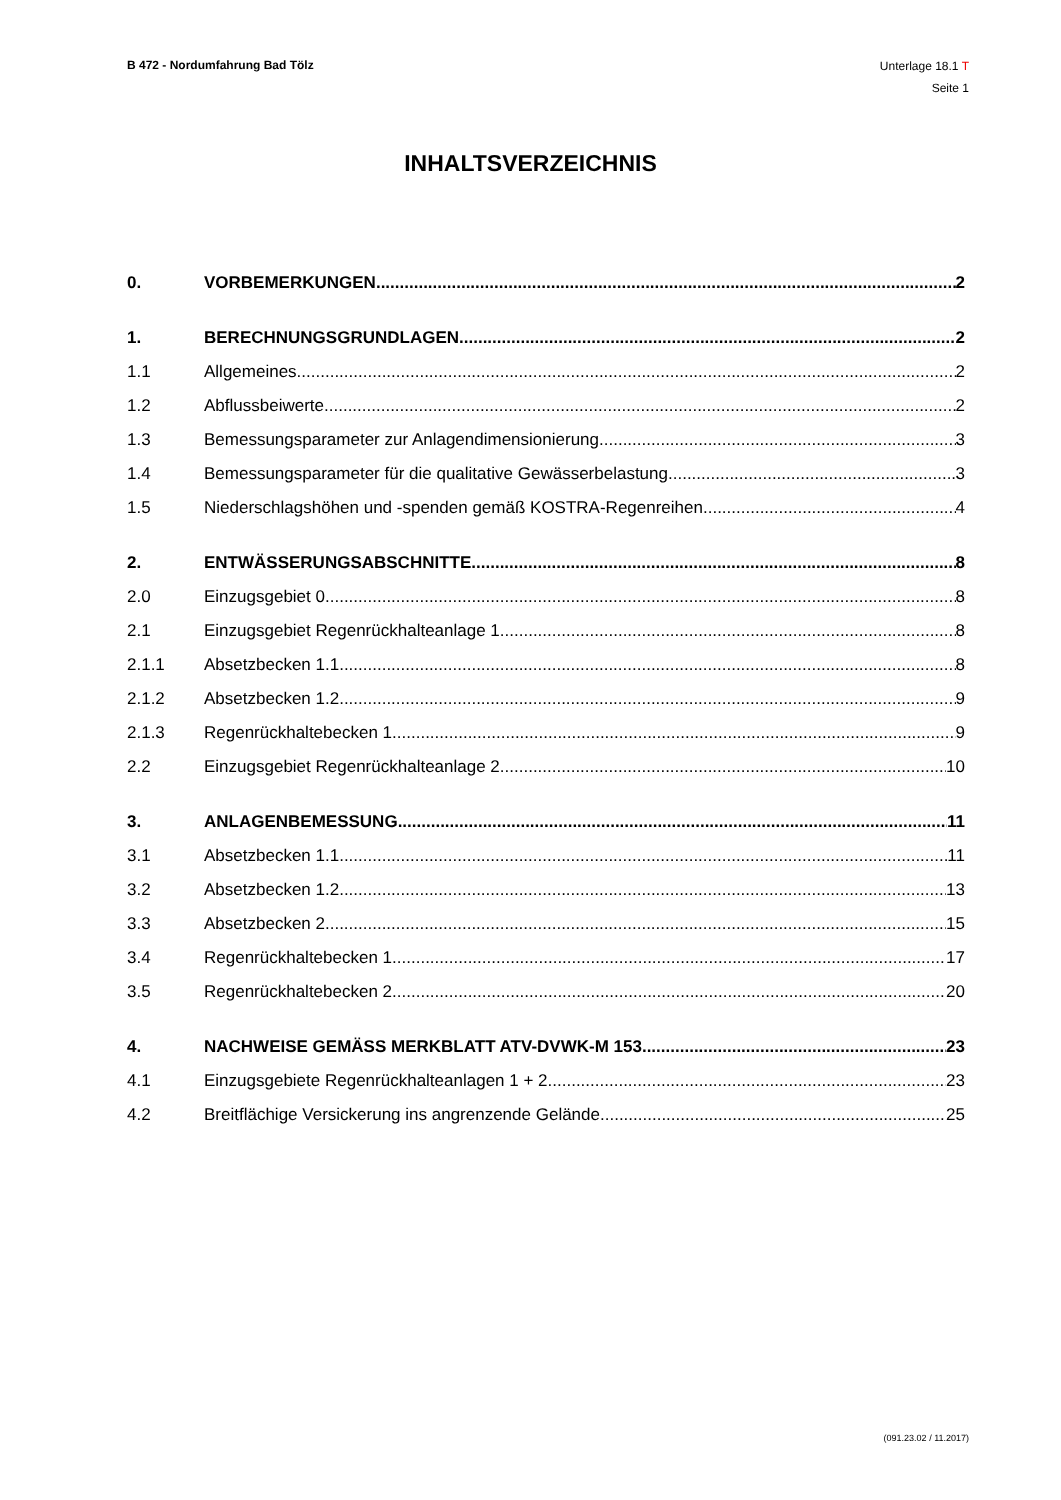B 472 - Nordumfahrung Bad Tölz
Unterlage 18.1 T
Seite 1
INHALTSVERZEICHNIS
0. VORBEMERKUNGEN 2
1. BERECHNUNGSGRUNDLAGEN 2
1.1 Allgemeines 2
1.2 Abflussbeiwerte 2
1.3 Bemessungsparameter zur Anlagendimensionierung 3
1.4 Bemessungsparameter für die qualitative Gewässerbelastung 3
1.5 Niederschlagshöhen und -spenden gemäß KOSTRA-Regenreihen 4
2. ENTWÄSSERUNGSABSCHNITTE 8
2.0 Einzugsgebiet 0 8
2.1 Einzugsgebiet Regenrückhalteanlage 1 8
2.1.1 Absetzbecken 1.1 8
2.1.2 Absetzbecken 1.2 9
2.1.3 Regenrückhaltebecken 1 9
2.2 Einzugsgebiet Regenrückhalteanlage 2 10
3. ANLAGENBEMESSUNG 11
3.1 Absetzbecken 1.1 11
3.2 Absetzbecken 1.2 13
3.3 Absetzbecken 2 15
3.4 Regenrückhaltebecken 1 17
3.5 Regenrückhaltebecken 2 20
4. NACHWEISE GEMÄSS MERKBLATT ATV-DVWK-M 153 23
4.1 Einzugsgebiete Regenrückhalteanlagen 1 + 2 23
4.2 Breitflächige Versickerung ins angrenzende Gelände 25
(091.23.02 / 11.2017)